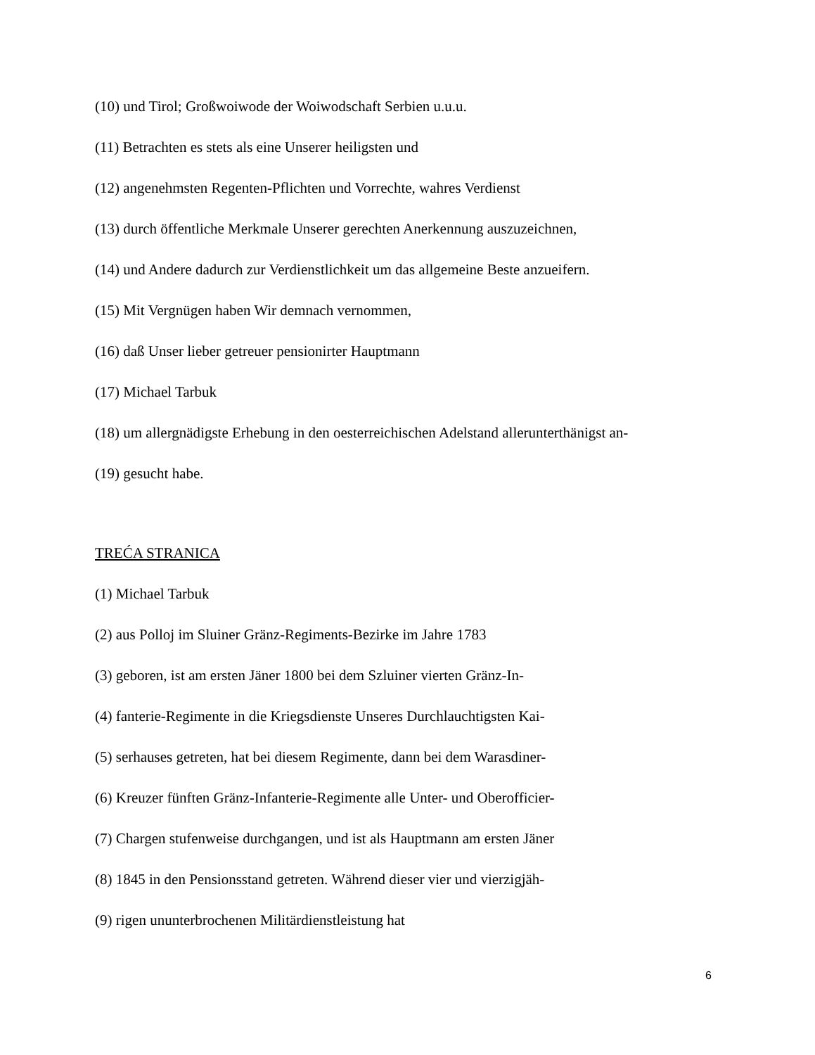(10) und Tirol; Großwoiwode der Woiwodschaft Serbien u.u.u.
(11) Betrachten es stets als eine Unserer heiligsten und
(12) angenehmsten Regenten-Pflichten und Vorrechte, wahres Verdienst
(13) durch öffentliche Merkmale Unserer gerechten Anerkennung auszuzeichnen,
(14) und Andere dadurch zur Verdienstlichkeit um das allgemeine Beste anzueifern.
(15) Mit Vergnügen haben Wir demnach vernommen,
(16) daß Unser lieber getreuer pensionirter Hauptmann
(17) Michael Tarbuk
(18) um allergnädigste Erhebung in den oesterreichischen Adelstand allerunterthänigst an-
(19) gesucht habe.
TREĆA STRANICA
(1) Michael Tarbuk
(2) aus Polloj im Sluiner Gränz-Regiments-Bezirke im Jahre 1783
(3) geboren, ist am ersten Jäner 1800 bei dem Szluiner vierten Gränz-In-
(4) fanterie-Regimente in die Kriegsdienste Unseres Durchlauchtigsten Kai-
(5) serhauses getreten, hat bei diesem Regimente, dann bei dem Warasdiner-
(6) Kreuzer fünften Gränz-Infanterie-Regimente alle Unter- und Oberofficier-
(7) Chargen stufenweise durchgangen, und ist als Hauptmann am ersten Jäner
(8) 1845 in den Pensionsstand getreten. Während dieser vier und vierzigjäh-
(9) rigen ununterbrochenen Militärdienstleistung hat
6